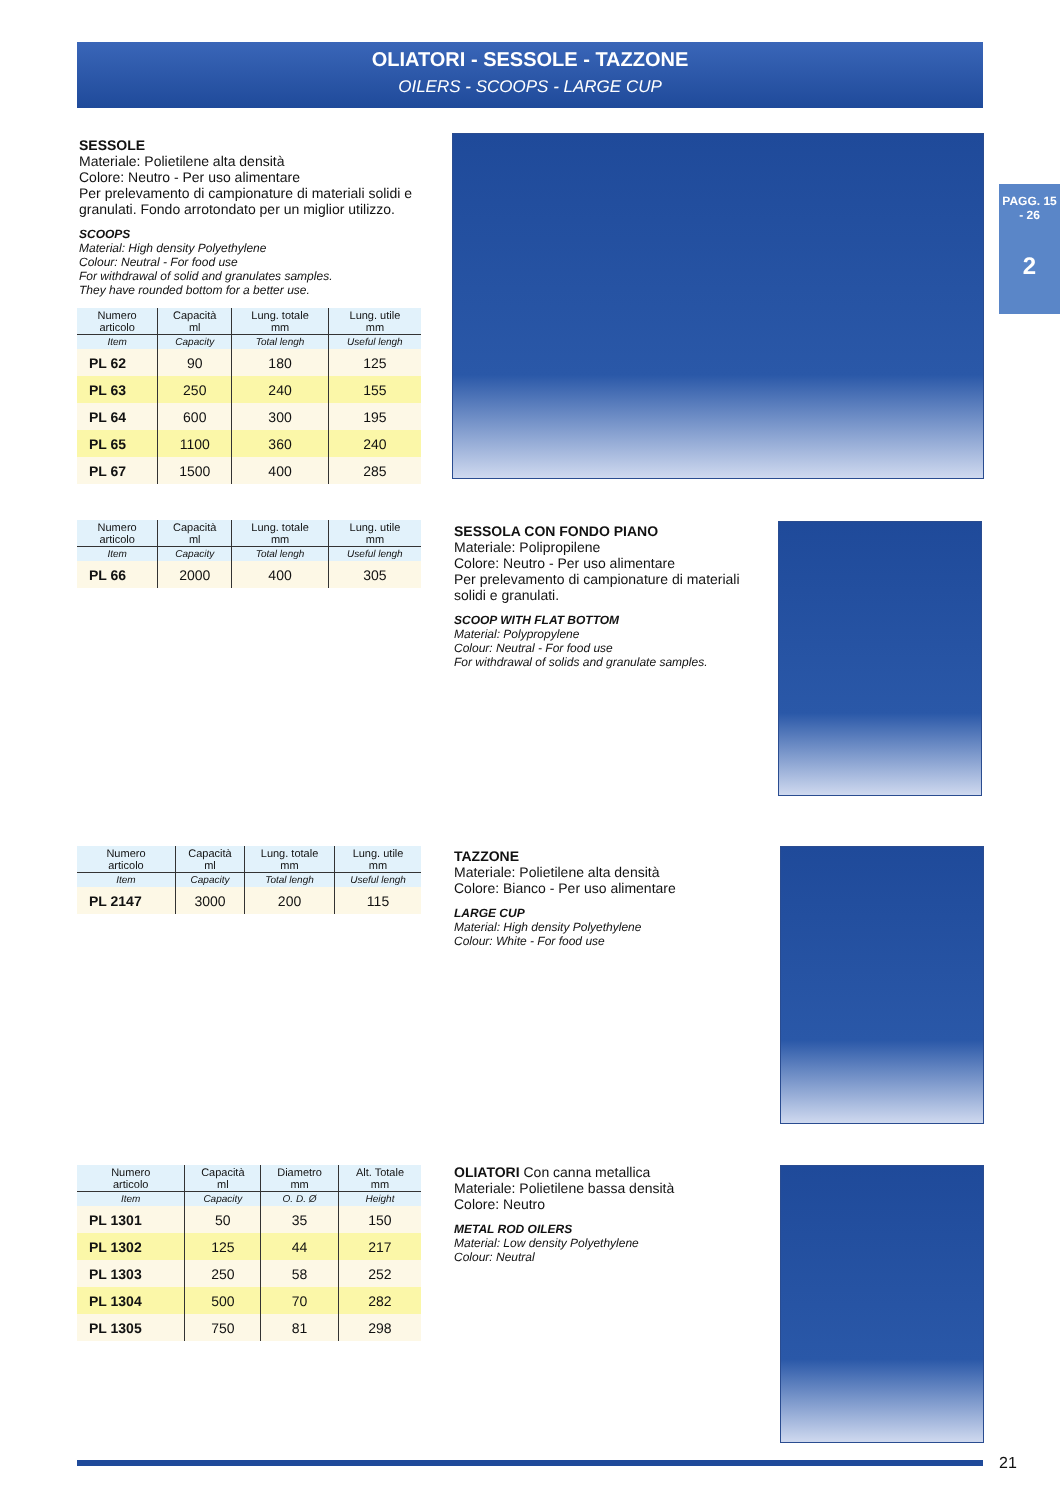OLIATORI - SESSOLE - TAZZONE
OILERS - SCOOPS - LARGE CUP
PAGG. 15 - 26
2
SESSOLE
Materiale: Polietilene alta densità
Colore: Neutro - Per uso alimentare
Per prelevamento di campionature di materiali solidi e granulati. Fondo arrotondato per un miglior utilizzo.
SCOOPS
Material: High density Polyethylene
Colour: Neutral - For food use
For withdrawal of solid and granulates samples.
They have rounded bottom for a better use.
| Numero articolo | Capacità ml | Lung. totale mm | Lung. utile mm |
| --- | --- | --- | --- |
| Item | Capacity | Total lengh | Useful lengh |
| PL 62 | 90 | 180 | 125 |
| PL 63 | 250 | 240 | 155 |
| PL 64 | 600 | 300 | 195 |
| PL 65 | 1100 | 360 | 240 |
| PL 67 | 1500 | 400 | 285 |
| Numero articolo | Capacità ml | Lung. totale mm | Lung. utile mm |
| --- | --- | --- | --- |
| Item | Capacity | Total lengh | Useful lengh |
| PL 66 | 2000 | 400 | 305 |
SESSOLA CON FONDO PIANO
Materiale: Polipropilene
Colore: Neutro - Per uso alimentare
Per prelevamento di campionature di materiali solidi e granulati.
SCOOP WITH FLAT BOTTOM
Material: Polypropylene
Colour: Neutral - For food use
For withdrawal of solids and granulate samples.
| Numero articolo | Capacità ml | Lung. totale mm | Lung. utile mm |
| --- | --- | --- | --- |
| Item | Capacity | Total lengh | Useful lengh |
| PL 2147 | 3000 | 200 | 115 |
TAZZONE
Materiale: Polietilene alta densità
Colore: Bianco - Per uso alimentare
LARGE CUP
Material: High density Polyethylene
Colour: White - For food use
| Numero articolo | Capacità ml | Diametro mm | Alt. Totale mm |
| --- | --- | --- | --- |
| Item | Capacity | O. D. Ø | Height |
| PL 1301 | 50 | 35 | 150 |
| PL 1302 | 125 | 44 | 217 |
| PL 1303 | 250 | 58 | 252 |
| PL 1304 | 500 | 70 | 282 |
| PL 1305 | 750 | 81 | 298 |
OLIATORI Con canna metallica
Materiale: Polietilene bassa densità
Colore: Neutro
METAL ROD OILERS
Material: Low density Polyethylene
Colour: Neutral
21